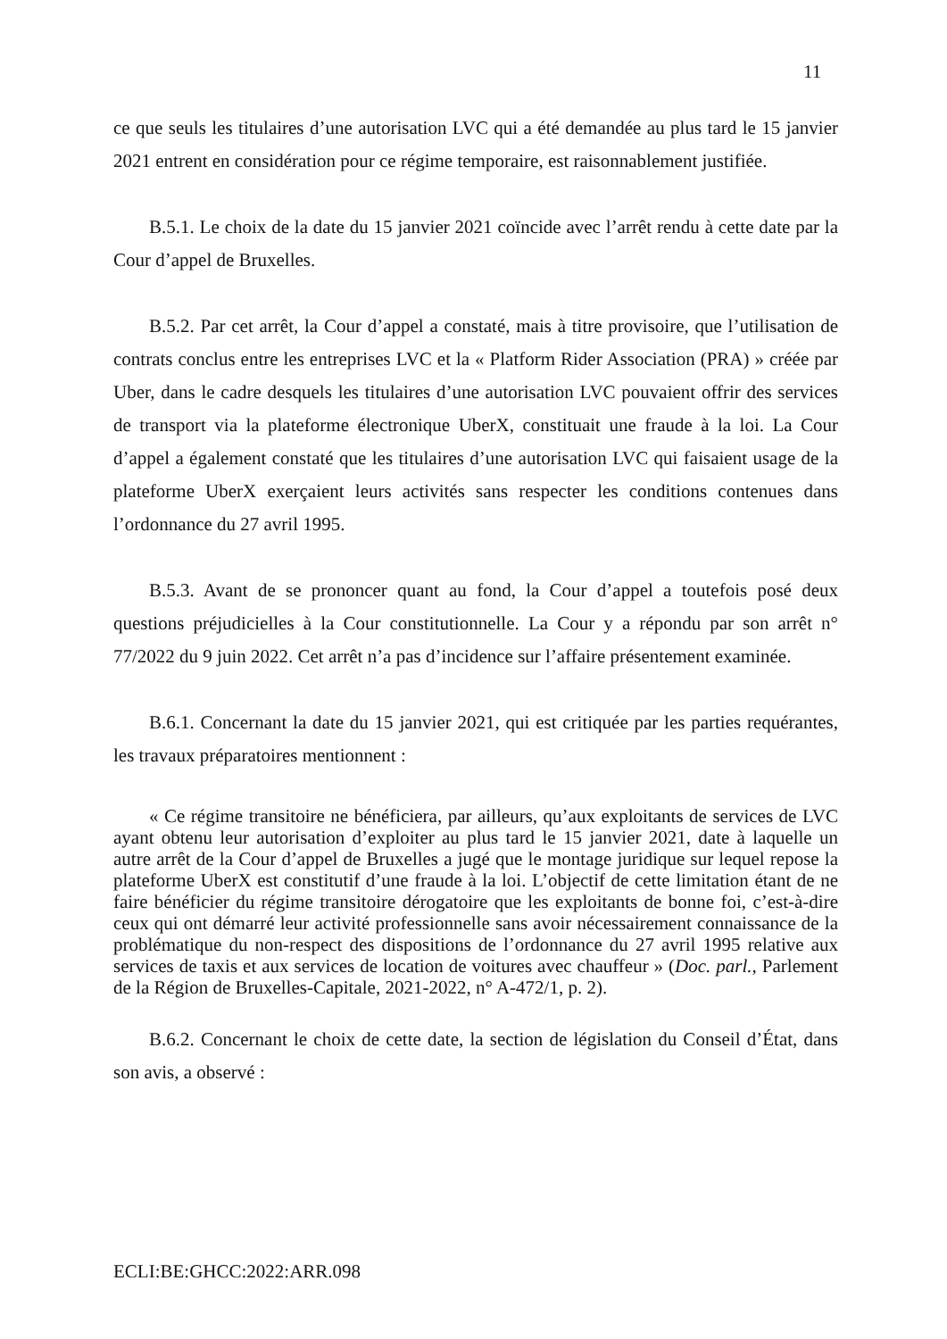11
ce que seuls les titulaires d’une autorisation LVC qui a été demandée au plus tard le 15 janvier 2021 entrent en considération pour ce régime temporaire, est raisonnablement justifiée.
B.5.1. Le choix de la date du 15 janvier 2021 coïncide avec l’arrêt rendu à cette date par la Cour d’appel de Bruxelles.
B.5.2. Par cet arrêt, la Cour d’appel a constaté, mais à titre provisoire, que l’utilisation de contrats conclus entre les entreprises LVC et la « Platform Rider Association (PRA) » créée par Uber, dans le cadre desquels les titulaires d’une autorisation LVC pouvaient offrir des services de transport via la plateforme électronique UberX, constituait une fraude à la loi. La Cour d’appel a également constaté que les titulaires d’une autorisation LVC qui faisaient usage de la plateforme UberX exerçaient leurs activités sans respecter les conditions contenues dans l’ordonnance du 27 avril 1995.
B.5.3. Avant de se prononcer quant au fond, la Cour d’appel a toutefois posé deux questions préjudicielles à la Cour constitutionnelle. La Cour y a répondu par son arrêt n° 77/2022 du 9 juin 2022. Cet arrêt n’a pas d’incidence sur l’affaire présentement examinée.
B.6.1. Concernant la date du 15 janvier 2021, qui est critiquée par les parties requérantes, les travaux préparatoires mentionnent :
« Ce régime transitoire ne bénéficiera, par ailleurs, qu’aux exploitants de services de LVC ayant obtenu leur autorisation d’exploiter au plus tard le 15 janvier 2021, date à laquelle un autre arrêt de la Cour d’appel de Bruxelles a jugé que le montage juridique sur lequel repose la plateforme UberX est constitutif d’une fraude à la loi. L’objectif de cette limitation étant de ne faire bénéficier du régime transitoire dérogatoire que les exploitants de bonne foi, c’est-à-dire ceux qui ont démarré leur activité professionnelle sans avoir nécessairement connaissance de la problématique du non-respect des dispositions de l’ordonnance du 27 avril 1995 relative aux services de taxis et aux services de location de voitures avec chauffeur » (Doc. parl., Parlement de la Région de Bruxelles-Capitale, 2021-2022, n° A-472/1, p. 2).
B.6.2. Concernant le choix de cette date, la section de législation du Conseil d’État, dans son avis, a observé :
ECLI:BE:GHCC:2022:ARR.098